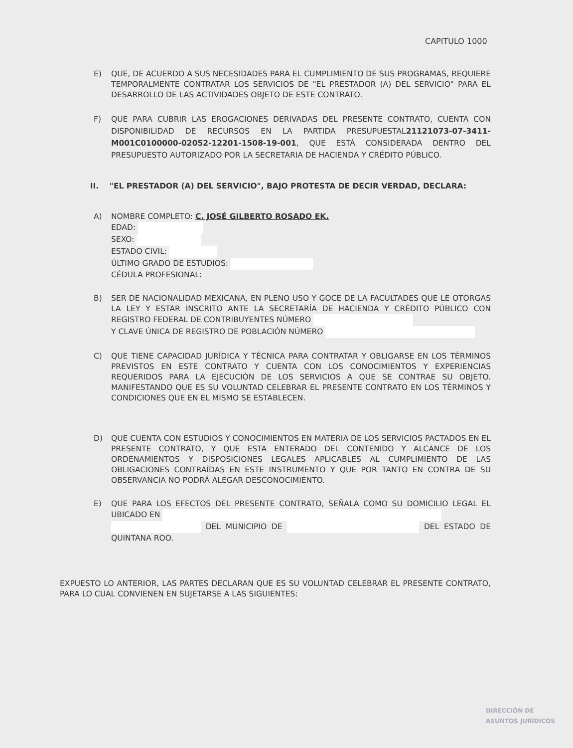CAPITULO 1000
E) QUE, DE ACUERDO A SUS NECESIDADES PARA EL CUMPLIMIENTO DE SUS PROGRAMAS, REQUIERE TEMPORALMENTE CONTRATAR LOS SERVICIOS DE "EL PRESTADOR (A) DEL SERVICIO" PARA EL DESARROLLO DE LAS ACTIVIDADES OBJETO DE ESTE CONTRATO.
F) QUE PARA CUBRIR LAS EROGACIONES DERIVADAS DEL PRESENTE CONTRATO, CUENTA CON DISPONIBILIDAD DE RECURSOS EN LA PARTIDA PRESUPUESTAL21121073-07-3411-M001C0100000-02052-12201-1508-19-001, QUE ESTÁ CONSIDERADA DENTRO DEL PRESUPUESTO AUTORIZADO POR LA SECRETARIA DE HACIENDA Y CRÉDITO PÚBLICO.
II. "EL PRESTADOR (A) DEL SERVICIO", BAJO PROTESTA DE DECIR VERDAD, DECLARA:
A) NOMBRE COMPLETO: C. JOSÉ GILBERTO ROSADO EK.
EDAD:
SEXO:
ESTADO CIVIL:
ÚLTIMO GRADO DE ESTUDIOS:
CÉDULA PROFESIONAL:
B) SER DE NACIONALIDAD MEXICANA, EN PLENO USO Y GOCE DE LA FACULTADES QUE LE OTORGAS LA LEY Y ESTAR INSCRITO ANTE LA SECRETARÍA DE HACIENDA Y CRÉDITO PÚBLICO CON REGISTRO FEDERAL DE CONTRIBUYENTES NÚMERO
Y CLAVE ÚNICA DE REGISTRO DE POBLACIÓN NÚMERO
C) QUE TIENE CAPACIDAD JURÍDICA Y TÉCNICA PARA CONTRATAR Y OBLIGARSE EN LOS TÉRMINOS PREVISTOS EN ESTE CONTRATO Y CUENTA CON LOS CONOCIMIENTOS Y EXPERIENCIAS REQUERIDOS PARA LA EJECUCIÓN DE LOS SERVICIOS A QUE SE CONTRAE SU OBJETO. MANIFESTANDO QUE ES SU VOLUNTAD CELEBRAR EL PRESENTE CONTRATO EN LOS TÉRMINOS Y CONDICIONES QUE EN EL MISMO SE ESTABLECEN.
D) QUE CUENTA CON ESTUDIOS Y CONOCIMIENTOS EN MATERIA DE LOS SERVICIOS PACTADOS EN EL PRESENTE CONTRATO, Y QUE ESTA ENTERADO DEL CONTENIDO Y ALCANCE DE LOS ORDENAMIENTOS Y DISPOSICIONES LEGALES APLICABLES AL CUMPLIMIENTO DE LAS OBLIGACIONES CONTRAÍDAS EN ESTE INSTRUMENTO Y QUE POR TANTO EN CONTRA DE SU OBSERVANCIA NO PODRÁ ALEGAR DESCONOCIMIENTO.
E) QUE PARA LOS EFECTOS DEL PRESENTE CONTRATO, SEÑALA COMO SU DOMICILIO LEGAL EL UBICADO EN
DEL MUNICIPIO DE DEL ESTADO DE QUINTANA ROO.
EXPUESTO LO ANTERIOR, LAS PARTES DECLARAN QUE ES SU VOLUNTAD CELEBRAR EL PRESENTE CONTRATO, PARA LO CUAL CONVIENEN EN SUJETARSE A LAS SIGUIENTES:
DIRECCIÓN DE
ASUNTOS JURÍDICOS